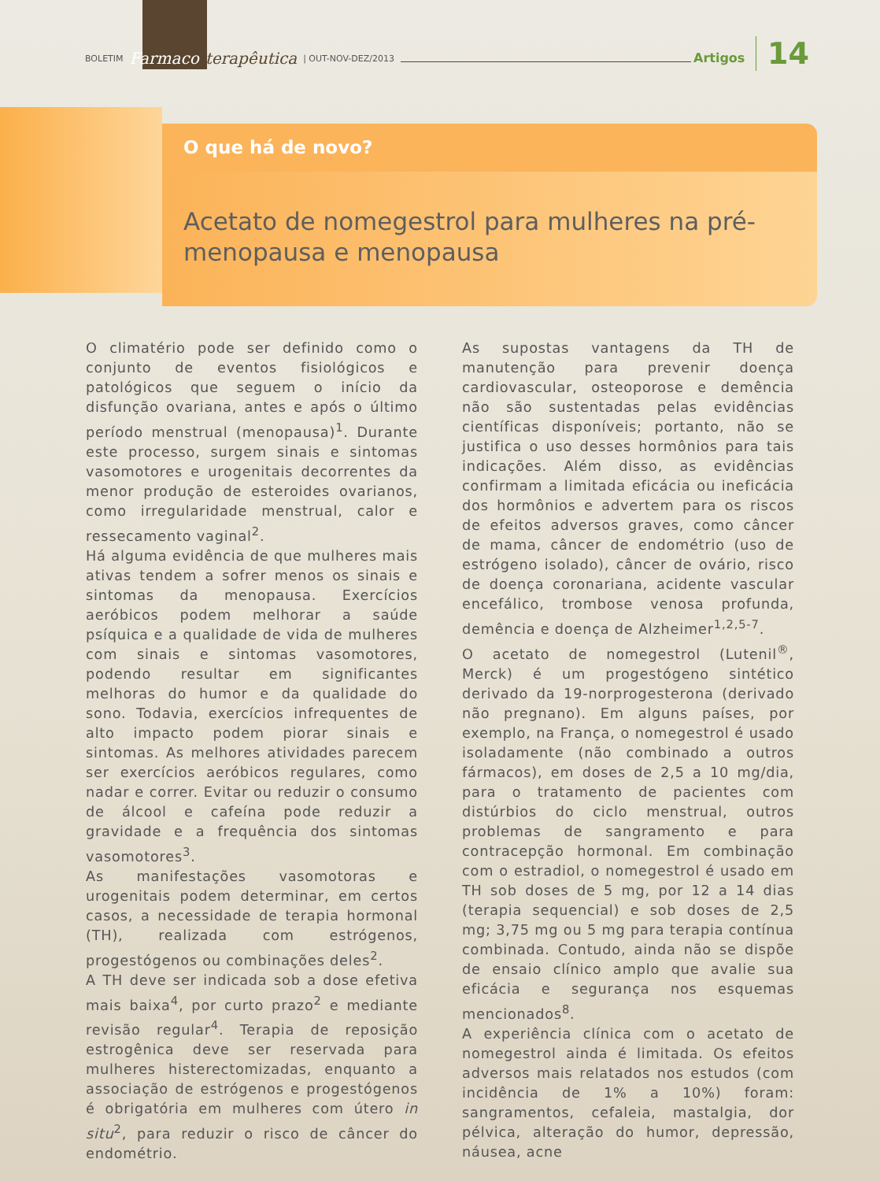BOLETIM Farmaco terapêutica | OUT-NOV-DEZ/2013 Artigos 14
O que há de novo?
Acetato de nomegestrol para mulheres na pré-menopausa e menopausa
O climatério pode ser definido como o conjunto de eventos fisiológicos e patológicos que seguem o início da disfunção ovariana, antes e após o último período menstrual (menopausa)<sup>1</sup>. Durante este processo, surgem sinais e sintomas vasomotores e urogenitais decorrentes da menor produção de esteroides ovarianos, como irregularidade menstrual, calor e ressecamento vaginal<sup>2</sup>.
Há alguma evidência de que mulheres mais ativas tendem a sofrer menos os sinais e sintomas da menopausa. Exercícios aeróbicos podem melhorar a saúde psíquica e a qualidade de vida de mulheres com sinais e sintomas vasomotores, podendo resultar em significantes melhoras do humor e da qualidade do sono. Todavia, exercícios infrequentes de alto impacto podem piorar sinais e sintomas. As melhores atividades parecem ser exercícios aeróbicos regulares, como nadar e correr. Evitar ou reduzir o consumo de álcool e cafeína pode reduzir a gravidade e a frequência dos sintomas vasomotores<sup>3</sup>.
As manifestações vasomotoras e urogenitais podem determinar, em certos casos, a necessidade de terapia hormonal (TH), realizada com estrógenos, progestógenos ou combinações deles<sup>2</sup>.
A TH deve ser indicada sob a dose efetiva mais baixa<sup>4</sup>, por curto prazo<sup>2</sup> e mediante revisão regular<sup>4</sup>. Terapia de reposição estrogênica deve ser reservada para mulheres histerectomizadas, enquanto a associação de estrógenos e progestógenos é obrigatória em mulheres com útero in situ<sup>2</sup>, para reduzir o risco de câncer do endométrio.
As supostas vantagens da TH de manutenção para prevenir doença cardiovascular, osteoporose e demência não são sustentadas pelas evidências científicas disponíveis; portanto, não se justifica o uso desses hormônios para tais indicações. Além disso, as evidências confirmam a limitada eficácia ou ineficácia dos hormônios e advertem para os riscos de efeitos adversos graves, como câncer de mama, câncer de endométrio (uso de estrógeno isolado), câncer de ovário, risco de doença coronariana, acidente vascular encefálico, trombose venosa profunda, demência e doença de Alzheimer<sup>1,2,5-7</sup>.
O acetato de nomegestrol (Lutenil<sup>®</sup>, Merck) é um progestógeno sintético derivado da 19-norprogesterona (derivado não pregnano). Em alguns países, por exemplo, na França, o nomegestrol é usado isoladamente (não combinado a outros fármacos), em doses de 2,5 a 10 mg/dia, para o tratamento de pacientes com distúrbios do ciclo menstrual, outros problemas de sangramento e para contracepção hormonal. Em combinação com o estradiol, o nomegestrol é usado em TH sob doses de 5 mg, por 12 a 14 dias (terapia sequencial) e sob doses de 2,5 mg; 3,75 mg ou 5 mg para terapia contínua combinada. Contudo, ainda não se dispõe de ensaio clínico amplo que avalie sua eficácia e segurança nos esquemas mencionados<sup>8</sup>.
A experiência clínica com o acetato de nomegestrol ainda é limitada. Os efeitos adversos mais relatados nos estudos (com incidência de 1% a 10%) foram: sangramentos, cefaleia, mastalgia, dor pélvica, alteração do humor, depressão, náusea, acne